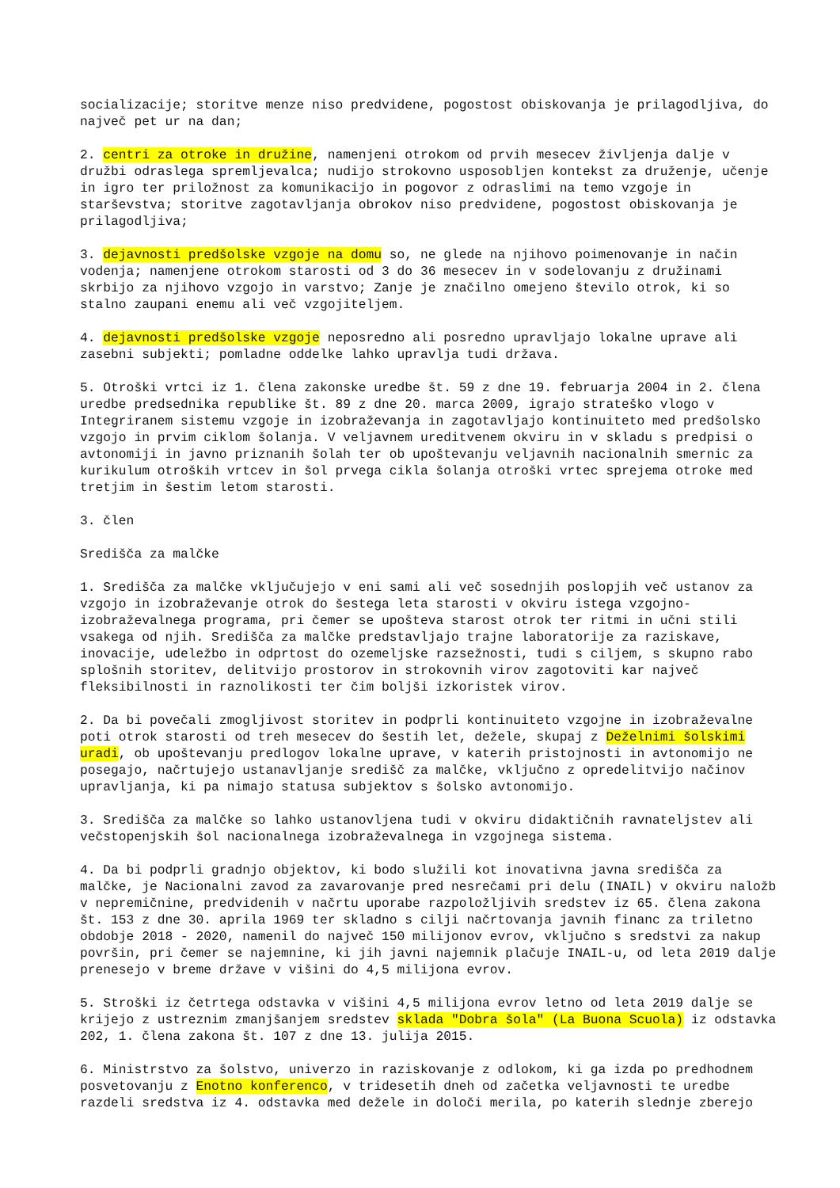socializacije; storitve menze niso predvidene, pogostost obiskovanja je prilagodljiva, do največ pet ur na dan;
2. centri za otroke in družine, namenjeni otrokom od prvih mesecev življenja dalje v družbi odraslega spremljevalca; nudijo strokovno usposobljen kontekst za druženje, učenje in igro ter priložnost za komunikacijo in pogovor z odraslimi na temo vzgoje in starševstva; storitve zagotavljanja obrokov niso predvidene, pogostost obiskovanja je prilagodljiva;
3. dejavnosti predšolske vzgoje na domu so, ne glede na njihovo poimenovanje in način vodenja; namenjene otrokom starosti od 3 do 36 mesecev in v sodelovanju z družinami skrbijo za njihovo vzgojo in varstvo; Zanje je značilno omejeno število otrok, ki so stalno zaupani enemu ali več vzgojiteljem.
4. dejavnosti predšolske vzgoje neposredno ali posredno upravljajo lokalne uprave ali zasebni subjekti; pomladne oddelke lahko upravlja tudi država.
5. Otroški vrtci iz 1. člena zakonske uredbe št. 59 z dne 19. februarja 2004 in 2. člena uredbe predsednika republike št. 89 z dne 20. marca 2009, igrajo strateško vlogo v Integriranem sistemu vzgoje in izobraževanja in zagotavljajo kontinuiteto med predšolsko vzgojo in prvim ciklom šolanja. V veljavnem ureditvenem okviru in v skladu s predpisi o avtonomiji in javno priznanih šolah ter ob upoštevanju veljavnih nacionalnih smernic za kurikulum otroških vrtcev in šol prvega cikla šolanja otroški vrtec sprejema otroke med tretjim in šestim letom starosti.
3. člen
Središča za malčke
1. Središča za malčke vključujejo v eni sami ali več sosednjih poslopjih več ustanov za vzgojo in izobraževanje otrok do šestega leta starosti v okviru istega vzgojno-izobraževalnega programa, pri čemer se upošteva starost otrok ter ritmi in učni stili vsakega od njih. Središča za malčke predstavljajo trajne laboratorije za raziskave, inovacije, udeležbo in odprtost do ozemeljske razsežnosti, tudi s ciljem, s skupno rabo splošnih storitev, delitvijo prostorov in strokovnih virov zagotoviti kar največ fleksibilnosti in raznolikosti ter čim boljši izkoristek virov.
2. Da bi povečali zmogljivost storitev in podprli kontinuiteto vzgojne in izobraževalne poti otrok starosti od treh mesecev do šestih let, dežele, skupaj z Deželnimi šolskimi uradi, ob upoštevanju predlogov lokalne uprave, v katerih pristojnosti in avtonomijo ne posegajo, načrtujejo ustanavljanje središč za malčke, vključno z opredelitvijo načinov upravljanja, ki pa nimajo statusa subjektov s šolsko avtonomijo.
3. Središča za malčke so lahko ustanovljena tudi v okviru didaktičnih ravnateljstev ali večstopenjskih šol nacionalnega izobraževalnega in vzgojnega sistema.
4. Da bi podprli gradnjo objektov, ki bodo služili kot inovativna javna središča za malčke, je Nacionalni zavod za zavarovanje pred nesrečami pri delu (INAIL) v okviru naložb v nepremičnine, predvidenih v načrtu uporabe razpoložljivih sredstev iz 65. člena zakona št. 153 z dne 30. aprila 1969 ter skladno s cilji načrtovanja javnih financ za triletno obdobje 2018 - 2020, namenil do največ 150 milijonov evrov, vključno s sredstvi za nakup površin, pri čemer se najemnine, ki jih javni najemnik plačuje INAIL-u, od leta 2019 dalje prenesejo v breme države v višini do 4,5 milijona evrov.
5. Stroški iz četrtega odstavka v višini 4,5 milijona evrov letno od leta 2019 dalje se krijejo z ustreznim zmanjšanjem sredstev sklada "Dobra šola" (La Buona Scuola) iz odstavka 202, 1. člena zakona št. 107 z dne 13. julija 2015.
6. Ministrstvo za šolstvo, univerzo in raziskovanje z odlokom, ki ga izda po predhodnem posvetovanju z Enotno konferenco, v tridesetih dneh od začetka veljavnosti te uredbe razdeli sredstva iz 4. odstavka med dežele in določi merila, po katerih slednje zberejo